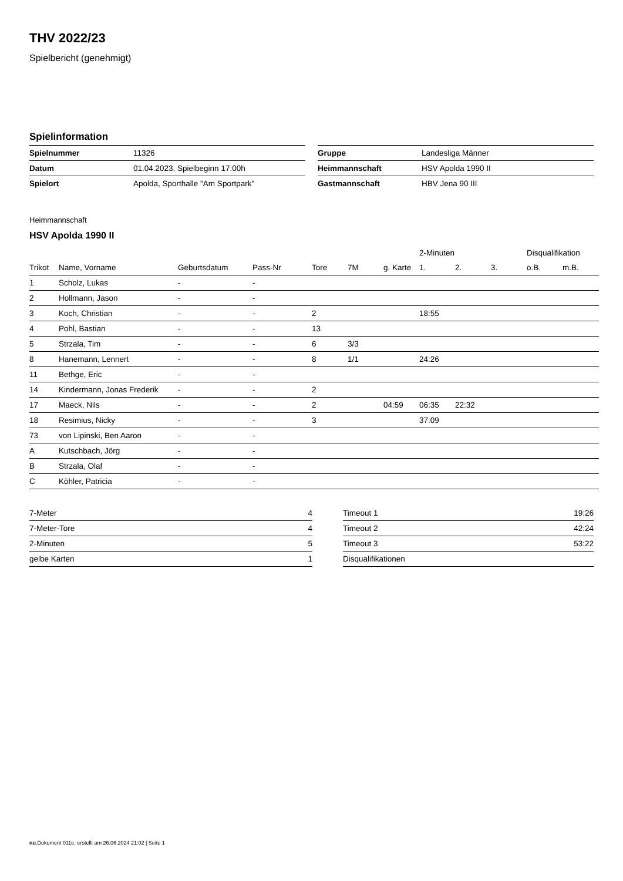THV 2022/23
Spielbericht (genehmigt)
Spielinformation
| Spielnummer | 11326 |
| Datum | 01.04.2023, Spielbeginn 17:00h |
| Spielort | Apolda, Sporthalle "Am Sportpark" |
| Gruppe | Landesliga Männer |
| Heimmannschaft | HSV Apolda 1990 II |
| Gastmannschaft | HBV Jena 90 III |
Heimmannschaft
HSV Apolda 1990 II
| | | | | | | | 2-Minuten | | | Disqualifikation | |
| --- | --- | --- | --- | --- | --- | --- | --- | --- | --- | --- | --- |
| Trikot | Name, Vorname | Geburtsdatum | Pass-Nr | Tore | 7M | g. Karte | 1. | 2. | 3. | o.B. | m.B. |
| 1 | Scholz, Lukas | - | - | | | | | | | | |
| 2 | Hollmann, Jason | - | - | | | | | | | | |
| 3 | Koch, Christian | - | - | 2 | | | 18:55 | | | | |
| 4 | Pohl, Bastian | - | - | 13 | | | | | | | |
| 5 | Strzala, Tim | - | - | 6 | 3/3 | | | | | | |
| 8 | Hanemann, Lennert | - | - | 8 | 1/1 | | 24:26 | | | | |
| 11 | Bethge, Eric | - | - | | | | | | | | |
| 14 | Kindermann, Jonas Frederik | - | - | 2 | | | | | | | |
| 17 | Maeck, Nils | - | - | 2 | | 04:59 | 06:35 | 22:32 | | | |
| 18 | Resimius, Nicky | - | - | 3 | | | 37:09 | | | | |
| 73 | von Lipinski, Ben Aaron | - | - | | | | | | | | |
| A | Kutschbach, Jörg | - | - | | | | | | | | |
| B | Strzala, Olaf | - | - | | | | | | | | |
| C | Köhler, Patricia | - | - | | | | | | | | |
| 7-Meter | 4 |
| 7-Meter-Tore | 4 |
| 2-Minuten | 5 |
| gelbe Karten | 1 |
| Timeout 1 | 19:26 |
| Timeout 2 | 42:24 |
| Timeout 3 | 53:22 |
| Disqualifikationen | |
nu.Dokument 011e, erstellt am 26.06.2024 21:02 | Seite 1